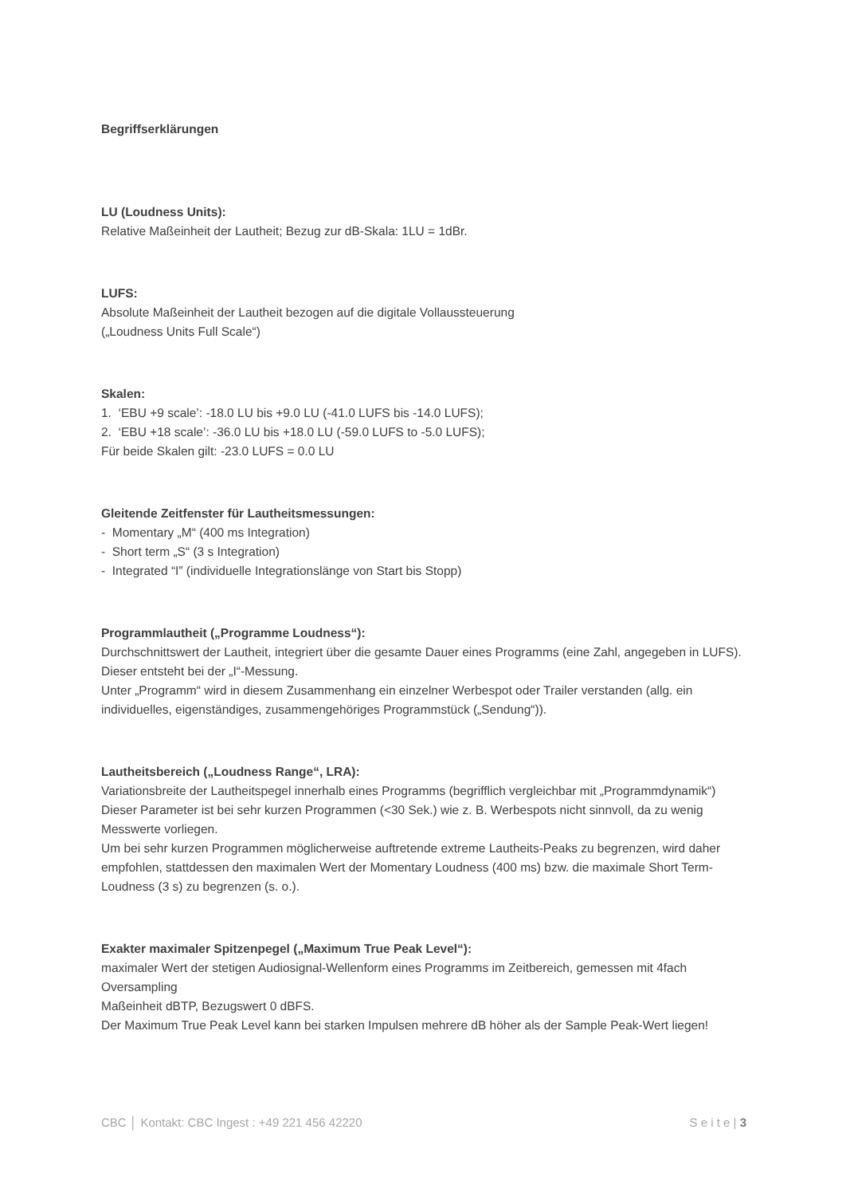Begriffserklärungen
LU (Loudness Units):
Relative Maßeinheit der Lautheit; Bezug zur dB-Skala: 1LU = 1dBr.
LUFS:
Absolute Maßeinheit der Lautheit bezogen auf die digitale Vollaussteuerung
(„Loudness Units Full Scale“)
Skalen:
1. ‘EBU +9 scale’: -18.0 LU bis +9.0 LU (-41.0 LUFS bis -14.0 LUFS);
2. ‘EBU +18 scale’: -36.0 LU bis +18.0 LU (-59.0 LUFS to -5.0 LUFS);
Für beide Skalen gilt: -23.0 LUFS = 0.0 LU
Gleitende Zeitfenster für Lautheitsmessungen:
- Momentary „M“ (400 ms Integration)
- Short term „S“ (3 s Integration)
- Integrated “I” (individuelle Integrationslänge von Start bis Stopp)
Programmlautheit („Programme Loudness“):
Durchschnittswert der Lautheit, integriert über die gesamte Dauer eines Programms (eine Zahl, angegeben in LUFS). Dieser entsteht bei der „I“-Messung.
Unter „Programm“ wird in diesem Zusammenhang ein einzelner Werbespot oder Trailer verstanden (allg. ein individuelles, eigenständiges, zusammengehöriges Programmstück („Sendung“)).
Lautheitsbereich („Loudness Range“, LRA):
Variationsbreite der Lautheitspegel innerhalb eines Programms (begrifflich vergleichbar mit „Programmdynamik“)
Dieser Parameter ist bei sehr kurzen Programmen (<30 Sek.) wie z. B. Werbespots nicht sinnvoll, da zu wenig Messwerte vorliegen.
Um bei sehr kurzen Programmen möglicherweise auftretende extreme Lautheits-Peaks zu begrenzen, wird daher empfohlen, stattdessen den maximalen Wert der Momentary Loudness (400 ms) bzw. die maximale Short Term-Loudness (3 s) zu begrenzen (s. o.).
Exakter maximaler Spitzenpegel („Maximum True Peak Level“):
maximaler Wert der stetigen Audiosignal-Wellenform eines Programms im Zeitbereich, gemessen mit 4fach Oversampling
Maßeinheit dBTP, Bezugswert 0 dBFS.
Der Maximum True Peak Level kann bei starken Impulsen mehrere dB höher als der Sample Peak-Wert liegen!
CBC │ Kontakt: CBC Ingest : +49 221 456 42220 S e i t e | 3